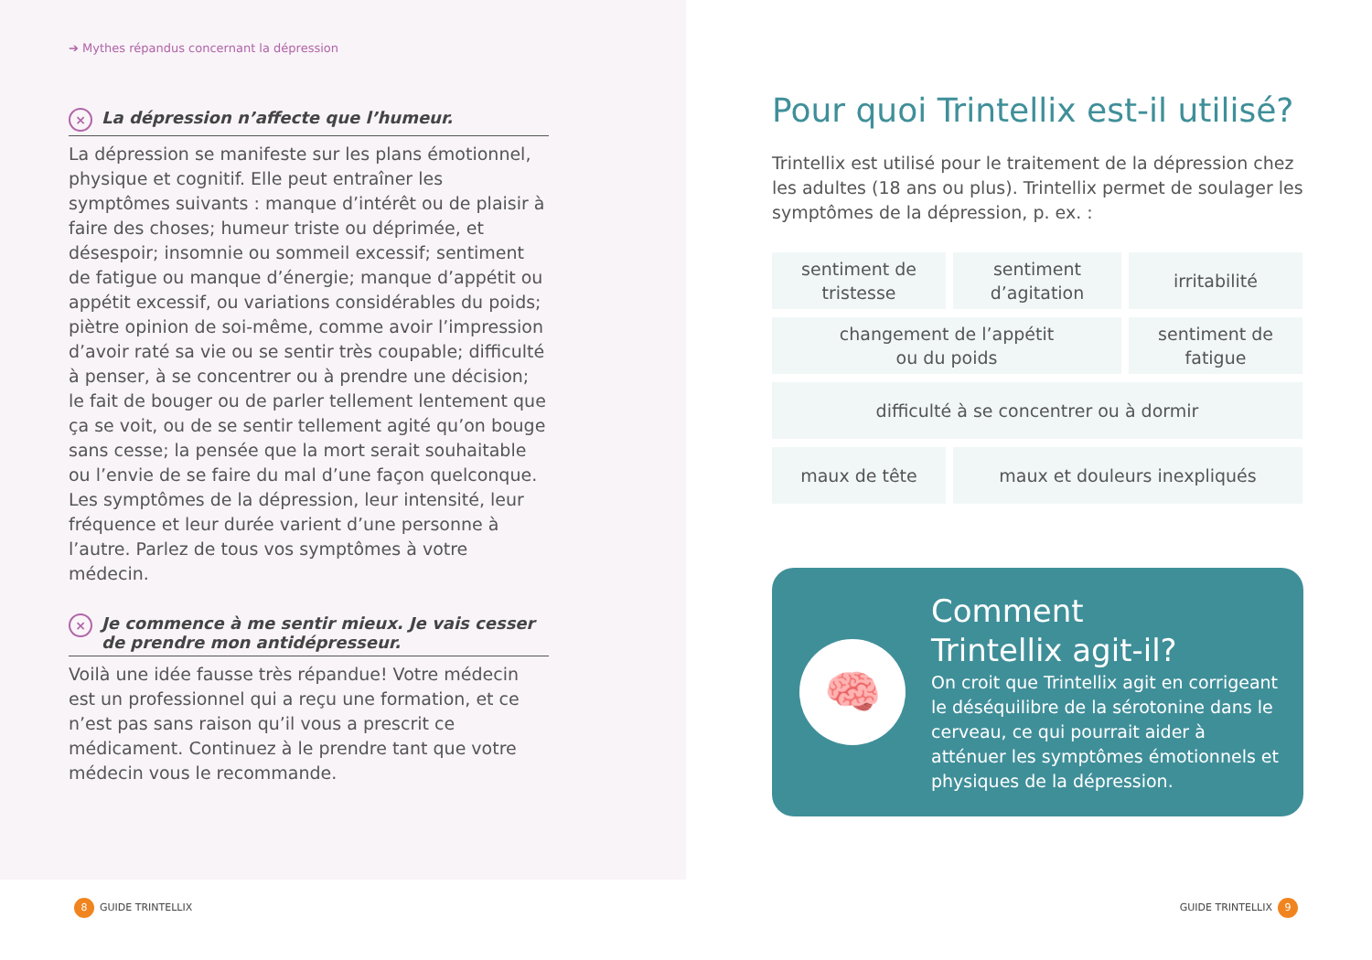➔ Mythes répandus concernant la dépression
× La dépression n’affecte que l’humeur.
La dépression se manifeste sur les plans émotionnel, physique et cognitif. Elle peut entraîner les symptômes suivants : manque d’intérêt ou de plaisir à faire des choses; humeur triste ou déprimée, et désespoir; insomnie ou sommeil excessif; sentiment de fatigue ou manque d’énergie; manque d’appétit ou appétit excessif, ou variations considérables du poids; piètre opinion de soi-même, comme avoir l’impression d’avoir raté sa vie ou se sentir très coupable; difficulté à penser, à se concentrer ou à prendre une décision; le fait de bouger ou de parler tellement lentement que ça se voit, ou de se sentir tellement agité qu’on bouge sans cesse; la pensée que la mort serait souhaitable ou l’envie de se faire du mal d’une façon quelconque. Les symptômes de la dépression, leur intensité, leur fréquence et leur durée varient d’une personne à l’autre. Parlez de tous vos symptômes à votre médecin.
× Je commence à me sentir mieux. Je vais cesser de prendre mon antidépresseur.
Voilà une idée fausse très répandue! Votre médecin est un professionnel qui a reçu une formation, et ce n’est pas sans raison qu’il vous a prescrit ce médicament. Continuez à le prendre tant que votre médecin vous le recommande.
Pour quoi Trintellix est-il utilisé?
Trintellix est utilisé pour le traitement de la dépression chez les adultes (18 ans ou plus). Trintellix permet de soulager les symptômes de la dépression, p. ex. :
sentiment de
tristesse
sentiment
d’agitation
irritabilité
changement de l’appétit
ou du poids
sentiment de
fatigue
difficulté à se concentrer ou à dormir
maux de tête
maux et douleurs inexpliqués
🧠
Comment
Trintellix agit-il?
On croit que Trintellix agit en corrigeant le déséquilibre de la sérotonine dans le cerveau, ce qui pourrait aider à atténuer les symptômes émotionnels et physiques de la dépression.
8 GUIDE TRINTELLIX GUIDE TRINTELLIX 9